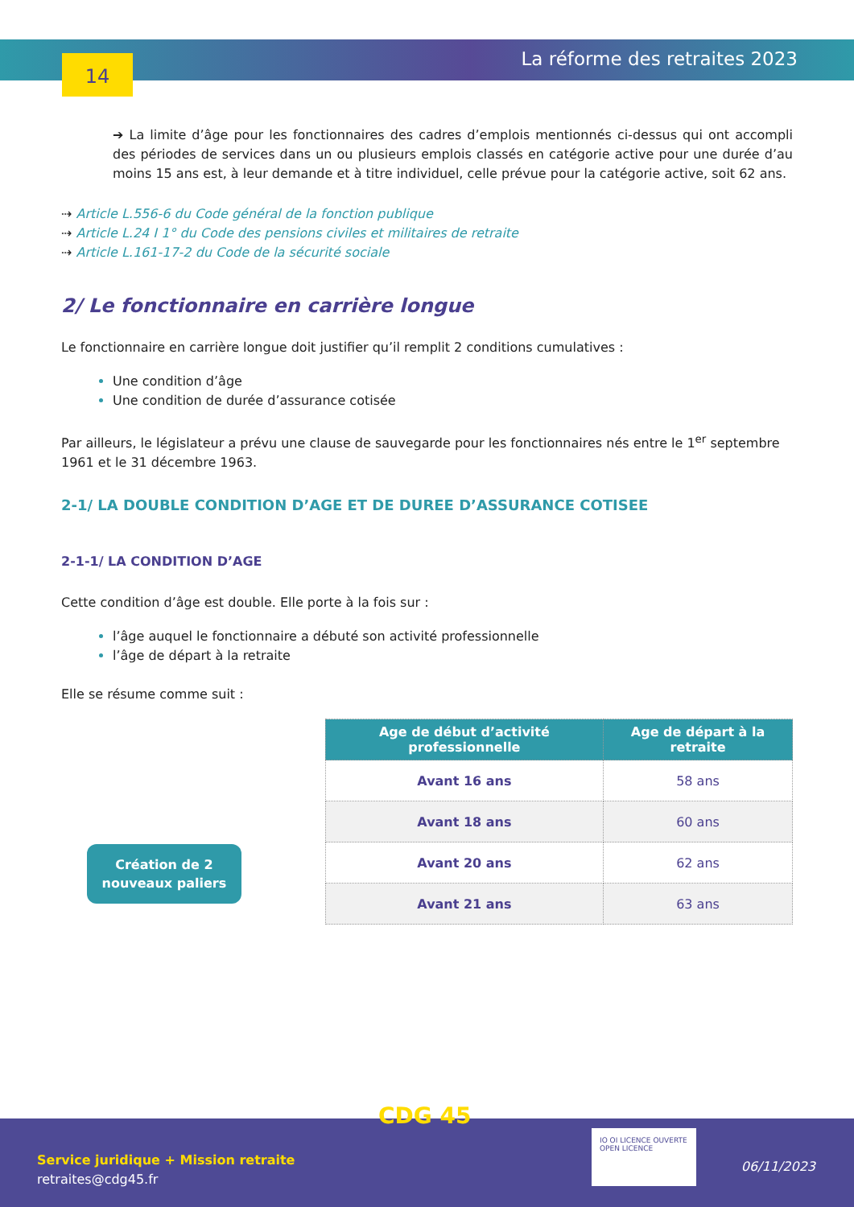14 La réforme des retraites 2023
➔ La limite d’âge pour les fonctionnaires des cadres d’emplois mentionnés ci-dessus qui ont accompli des périodes de services dans un ou plusieurs emplois classés en catégorie active pour une durée d’au moins 15 ans est, à leur demande et à titre individuel, celle prévue pour la catégorie active, soit 62 ans.
⇢ Article L.556-6 du Code général de la fonction publique
⇢ Article L.24 I 1° du Code des pensions civiles et militaires de retraite
⇢ Article L.161-17-2 du Code de la sécurité sociale
2/ Le fonctionnaire en carrière longue
Le fonctionnaire en carrière longue doit justifier qu’il remplit 2 conditions cumulatives :
Une condition d’âge
Une condition de durée d’assurance cotisée
Par ailleurs, le législateur a prévu une clause de sauvegarde pour les fonctionnaires nés entre le 1<sup>er</sup> septembre 1961 et le 31 décembre 1963.
2-1/ LA DOUBLE CONDITION D’AGE ET DE DUREE D’ASSURANCE COTISEE
2-1-1/ LA CONDITION D’AGE
Cette condition d’âge est double. Elle porte à la fois sur :
l’âge auquel le fonctionnaire a débuté son activité professionnelle
l’âge de départ à la retraite
Elle se résume comme suit :
Création de 2
nouveaux paliers
| Age de début d’activité professionnelle | Age de départ à la retraite |
| --- | --- |
| Avant 16 ans | 58 ans |
| Avant 18 ans | 60 ans |
| Avant 20 ans | 62 ans |
| Avant 21 ans | 63 ans |
CDG 45
Service juridique + Mission retraite
retraites@cdg45.fr
IO OI LICENCE OUVERTE OPEN LICENCE
06/11/2023